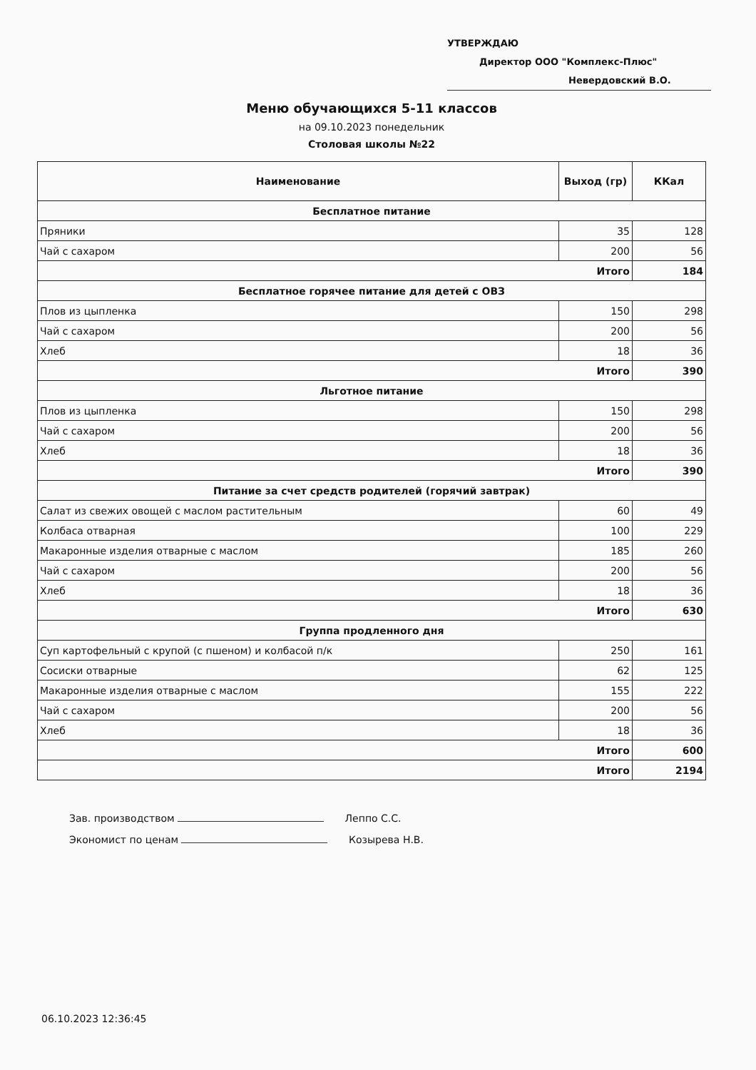УТВЕРЖДАЮ
Директор ООО "Комплекс-Плюс"
Невердовский В.О.
Меню обучающихся 5-11 классов
на 09.10.2023 понедельник
Столовая школы №22
| Наименование | Выход (гр) | ККал |
| --- | --- | --- |
| Бесплатное питание | | |
| Пряники | 35 | 128 |
| Чай с сахаром | 200 | 56 |
| Итого | | 184 |
| Бесплатное горячее питание для детей с ОВЗ | | |
| Плов из цыпленка | 150 | 298 |
| Чай с сахаром | 200 | 56 |
| Хлеб | 18 | 36 |
| Итого | | 390 |
| Льготное питание | | |
| Плов из цыпленка | 150 | 298 |
| Чай с сахаром | 200 | 56 |
| Хлеб | 18 | 36 |
| Итого | | 390 |
| Питание за счет средств родителей (горячий завтрак) | | |
| Салат из свежих овощей с маслом растительным | 60 | 49 |
| Колбаса отварная | 100 | 229 |
| Макаронные изделия отварные с маслом | 185 | 260 |
| Чай с сахаром | 200 | 56 |
| Хлеб | 18 | 36 |
| Итого | | 630 |
| Группа продленного дня | | |
| Суп картофельный с крупой (с пшеном) и колбасой п/к | 250 | 161 |
| Сосиски отварные | 62 | 125 |
| Макаронные изделия отварные с маслом | 155 | 222 |
| Чай с сахаром | 200 | 56 |
| Хлеб | 18 | 36 |
| Итого | | 600 |
| Итого | | 2194 |
Зав. производством Леппо С.С.
Экономист по ценам Козырева Н.В.
06.10.2023 12:36:45